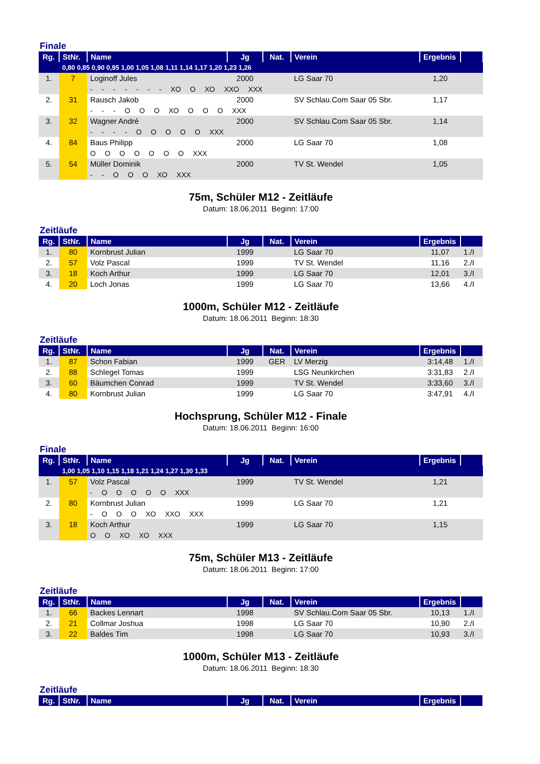Finale
| Rg. | StNr. | Name | Jg | Nat. | Verein | Ergebnis | |
| --- | --- | --- | --- | --- | --- | --- | --- |
| | 0,80 0,85 0,90 0,95 1,00 1,05 1,08 1,11 1,14 1,17 1,20 1,23 1,26 | | | | | | |
| 1. | 7 | Loginoff Jules | 2000 | | LG Saar 70 | 1,20 | |
| | | - - - - - - - XO O XO XXO XXX | | | | | |
| 2. | 31 | Rausch Jakob | 2000 | | SV Schlau.Com Saar 05 Sbr. | 1,17 | |
| | | - - - O O O XO O O O XXX | | | | | |
| 3. | 32 | Wagner André | 2000 | | SV Schlau.Com Saar 05 Sbr. | 1,14 | |
| | | - - - - O O O O O XXX | | | | | |
| 4. | 84 | Baus Philipp | 2000 | | LG Saar 70 | 1,08 | |
| | | O O O O O O O XXX | | | | | |
| 5. | 54 | Müller Dominik | 2000 | | TV St. Wendel | 1,05 | |
| | | - - O O O XO XXX | | | | | |
75m, Schüler M12 - Zeitläufe
Datum: 18.06.2011 Beginn: 17:00
Zeitläufe
| Rg. | StNr. | Name | Jg | Nat. | Verein | Ergebnis | |
| --- | --- | --- | --- | --- | --- | --- | --- |
| 1. | 80 | Kornbrust Julian | 1999 | | LG Saar 70 | 11,07 | 1./I |
| 2. | 57 | Volz Pascal | 1999 | | TV St. Wendel | 11,16 | 2./I |
| 3. | 18 | Koch Arthur | 1999 | | LG Saar 70 | 12,01 | 3./I |
| 4. | 20 | Loch Jonas | 1999 | | LG Saar 70 | 13,66 | 4./I |
1000m, Schüler M12 - Zeitläufe
Datum: 18.06.2011 Beginn: 18:30
Zeitläufe
| Rg. | StNr. | Name | Jg | Nat. | Verein | Ergebnis | |
| --- | --- | --- | --- | --- | --- | --- | --- |
| 1. | 87 | Schon Fabian | 1999 | GER | LV Merzig | 3:14,48 | 1./I |
| 2. | 88 | Schlegel Tomas | 1999 | | LSG Neunkirchen | 3:31,83 | 2./I |
| 3. | 60 | Bäumchen Conrad | 1999 | | TV St. Wendel | 3:33,60 | 3./I |
| 4. | 80 | Kornbrust Julian | 1999 | | LG Saar 70 | 3:47,91 | 4./I |
Hochsprung, Schüler M12 - Finale
Datum: 18.06.2011 Beginn: 16:00
Finale
| Rg. | StNr. | Name | Jg | Nat. | Verein | Ergebnis | |
| --- | --- | --- | --- | --- | --- | --- | --- |
| | 1,00 1,05 1,10 1,15 1,18 1,21 1,24 1,27 1,30 1,33 | | | | | | |
| 1. | 57 | Volz Pascal | 1999 | | TV St. Wendel | 1,21 | |
| | | - O O O O O XXX | | | | | |
| 2. | 80 | Kornbrust Julian | 1999 | | LG Saar 70 | 1,21 | |
| | | - O O O XO XXO XXX | | | | | |
| 3. | 18 | Koch Arthur | 1999 | | LG Saar 70 | 1,15 | |
| | | O O XO XO XXX | | | | | |
75m, Schüler M13 - Zeitläufe
Datum: 18.06.2011 Beginn: 17:00
Zeitläufe
| Rg. | StNr. | Name | Jg | Nat. | Verein | Ergebnis | |
| --- | --- | --- | --- | --- | --- | --- | --- |
| 1. | 66 | Backes Lennart | 1998 | | SV Schlau.Com Saar 05 Sbr. | 10,13 | 1./I |
| 2. | 21 | Collmar Joshua | 1998 | | LG Saar 70 | 10,90 | 2./I |
| 3. | 22 | Baldes Tim | 1998 | | LG Saar 70 | 10,93 | 3./I |
1000m, Schüler M13 - Zeitläufe
Datum: 18.06.2011 Beginn: 18:30
Zeitläufe
| Rg. | StNr. | Name | Jg | Nat. | Verein | Ergebnis | |
| --- | --- | --- | --- | --- | --- | --- | --- |